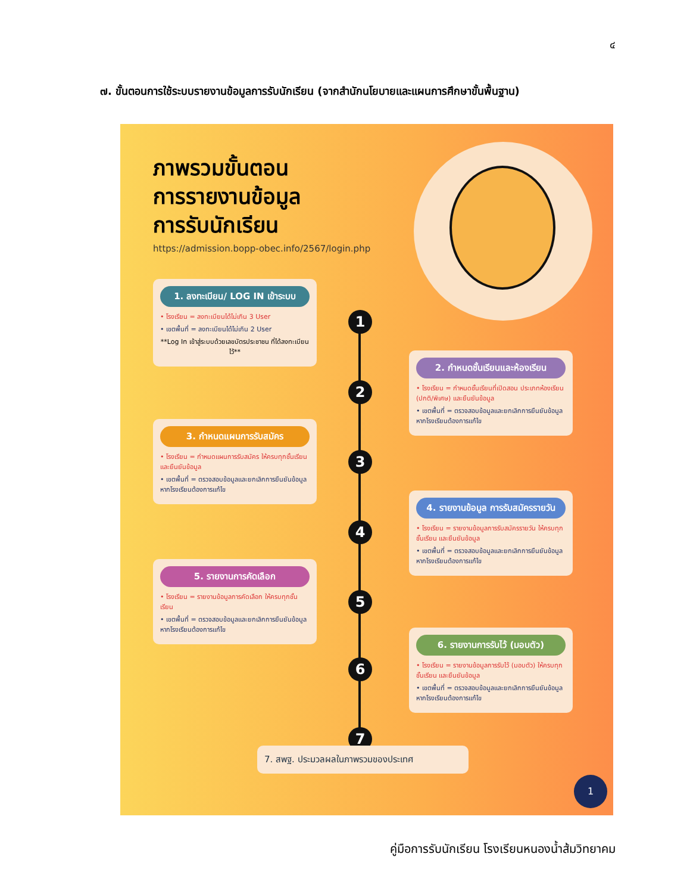๔
๗. ขั้นตอนการใช้ระบบรายงานข้อมูลการรับนักเรียน (จากสำนักนโยบายและแผนการศึกษาขั้นพื้นฐาน)
ภาพรวมขั้นตอน
การรายงานข้อมูล
การรับนักเรียน
https://admission.bopp-obec.info/2567/login.php
1. ลงทะเบียน/ LOG IN เข้าระบบ
• โรงเรียน = ลงทะเบียนได้ไม่เกิน 3 User
• เขตพื้นที่ = ลงทะเบียนได้ไม่เกิน 2 User
**Log In เข้าสู่ระบบด้วยเลขบัตรประชาชน ที่ได้ลงทะเบียนไว้**
1
2. กำหนดชั้นเรียนและห้องเรียน
• โรงเรียน = กำหนดชั้นเรียนที่เปิดสอน ประเภทห้องเรียน (ปกติ/พิเศษ) และยืนยันข้อมูล
• เขตพื้นที่ = ตรวจสอบข้อมูลและยกเลิกการยืนยันข้อมูล หากโรงเรียนต้องการแก้ไข
2
3. กำหนดแผนการรับสมัคร
• โรงเรียน = กำหนดแผนการรับสมัคร ให้ครบทุกชั้นเรียน และยืนยันข้อมูล
• เขตพื้นที่ = ตรวจสอบข้อมูลและยกเลิกการยืนยันข้อมูล หากโรงเรียนต้องการแก้ไข
3
4. รายงานข้อมูล การรับสมัครรายวัน
• โรงเรียน = รายงานข้อมูลการรับสมัครรายวัน ให้ครบทุกชั้นเรียน และยืนยันข้อมูล
• เขตพื้นที่ = ตรวจสอบข้อมูลและยกเลิกการยืนยันข้อมูล หากโรงเรียนต้องการแก้ไข
4
5. รายงานการคัดเลือก
• โรงเรียน = รายงานข้อมูลการคัดเลือก ให้ครบทุกชั้นเรียน
• เขตพื้นที่ = ตรวจสอบข้อมูลและยกเลิกการยืนยันข้อมูล หากโรงเรียนต้องการแก้ไข
5
6. รายงานการรับไว้ (มอบตัว)
• โรงเรียน = รายงานข้อมูลการรับไว้ (มอบตัว) ให้ครบทุกชั้นเรียน และยืนยันข้อมูล
• เขตพื้นที่ = ตรวจสอบข้อมูลและยกเลิกการยืนยันข้อมูล หากโรงเรียนต้องการแก้ไข
6
7
7. สพฐ. ประมวลผลในภาพรวมของประเทศ
1
คู่มือการรับนักเรียน โรงเรียนหนองน้ำส้มวิทยาคม